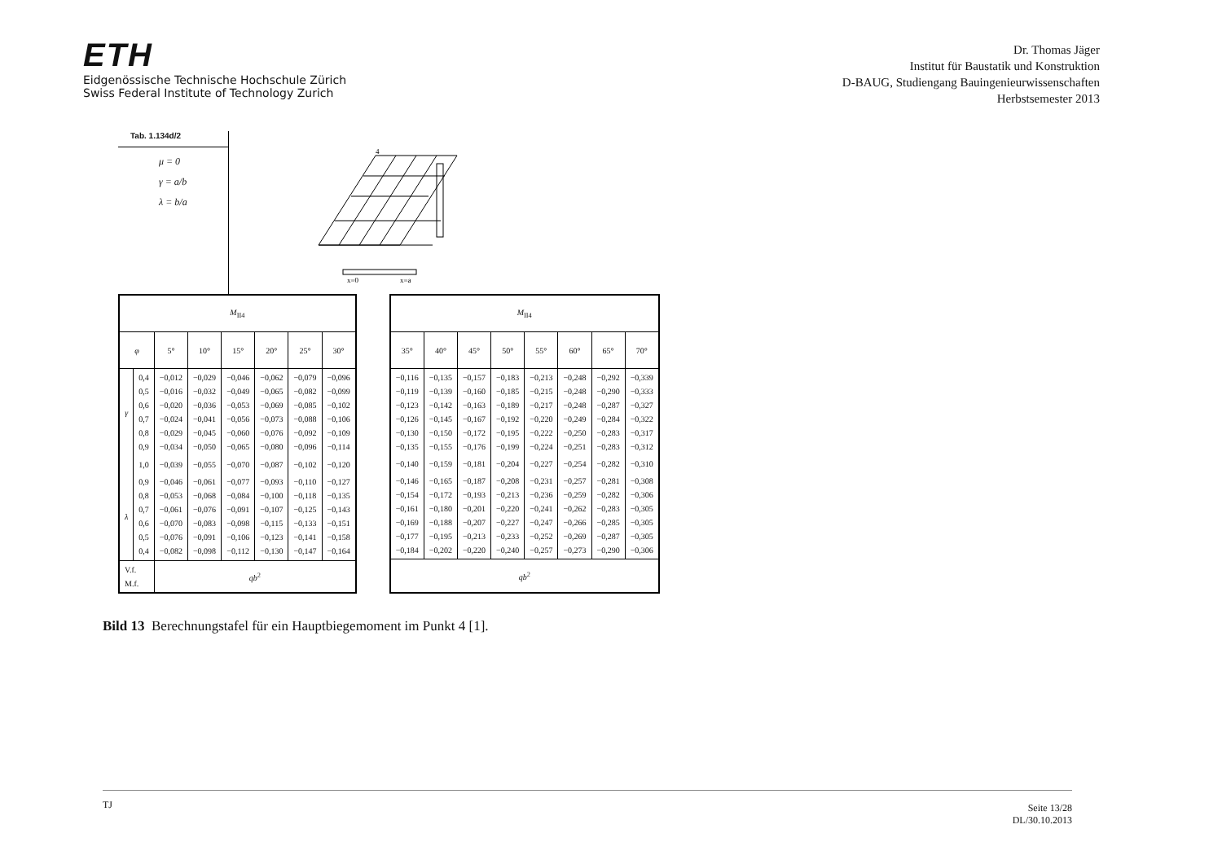ETH
Eidgenössische Technische Hochschule Zürich
Swiss Federal Institute of Technology Zurich
Dr. Thomas Jäger
Institut für Baustatik und Konstruktion
D-BAUG, Studiengang Bauingenieurwissenschaften
Herbstsemester 2013
Tab. 1.134d/2
μ = 0
γ = a/b
λ = b/a
x=0
x=a
4
| M<sub>II4</sub> | | | | | | | |
| --- | --- | --- | --- | --- | --- | --- | --- |
| φ | | 5° | 10° | 15° | 20° | 25° | 30° |
| γ | 0,4 0,5 0,6 0,7 0,8 0,9 | −0,012 −0,016 −0,020 −0,024 −0,029 −0,034 | −0,029 −0,032 −0,036 −0,041 −0,045 −0,050 | −0,046 −0,049 −0,053 −0,056 −0,060 −0,065 | −0,062 −0,065 −0,069 −0,073 −0,076 −0,080 | −0,079 −0,082 −0,085 −0,088 −0,092 −0,096 | −0,096 −0,099 −0,102 −0,106 −0,109 −0,114 |
| | 1,0 | −0,039 | −0,055 | −0,070 | −0,087 | −0,102 | −0,120 |
| λ | 0,9 0,8 0,7 0,6 0,5 0,4 | −0,046 −0,053 −0,061 −0,070 −0,076 −0,082 | −0,061 −0,068 −0,076 −0,083 −0,091 −0,098 | −0,077 −0,084 −0,091 −0,098 −0,106 −0,112 | −0,093 −0,100 −0,107 −0,115 −0,123 −0,130 | −0,110 −0,118 −0,125 −0,133 −0,141 −0,147 | −0,127 −0,135 −0,143 −0,151 −0,158 −0,164 |
| V.f. M.f. | | qb<sup>2</sup> | | | | | |
| M<sub>II4</sub> | | | | | | | |
| --- | --- | --- | --- | --- | --- | --- | --- |
| 35° | 40° | 45° | 50° | 55° | 60° | 65° | 70° |
| −0,116 −0,119 −0,123 −0,126 −0,130 −0,135 | −0,135 −0,139 −0,142 −0,145 −0,150 −0,155 | −0,157 −0,160 −0,163 −0,167 −0,172 −0,176 | −0,183 −0,185 −0,189 −0,192 −0,195 −0,199 | −0,213 −0,215 −0,217 −0,220 −0,222 −0,224 | −0,248 −0,248 −0,248 −0,249 −0,250 −0,251 | −0,292 −0,290 −0,287 −0,284 −0,283 −0,283 | −0,339 −0,333 −0,327 −0,322 −0,317 −0,312 |
| −0,140 | −0,159 | −0,181 | −0,204 | −0,227 | −0,254 | −0,282 | −0,310 |
| −0,146 −0,154 −0,161 −0,169 −0,177 −0,184 | −0,165 −0,172 −0,180 −0,188 −0,195 −0,202 | −0,187 −0,193 −0,201 −0,207 −0,213 −0,220 | −0,208 −0,213 −0,220 −0,227 −0,233 −0,240 | −0,231 −0,236 −0,241 −0,247 −0,252 −0,257 | −0,257 −0,259 −0,262 −0,266 −0,269 −0,273 | −0,281 −0,282 −0,283 −0,285 −0,287 −0,290 | −0,308 −0,306 −0,305 −0,305 −0,305 −0,306 |
| qb<sup>2</sup> | | | | | | | |
Bild 13 Berechnungstafel für ein Hauptbiegemoment im Punkt 4 [1].
TJ Seite 13/28
DL/30.10.2013